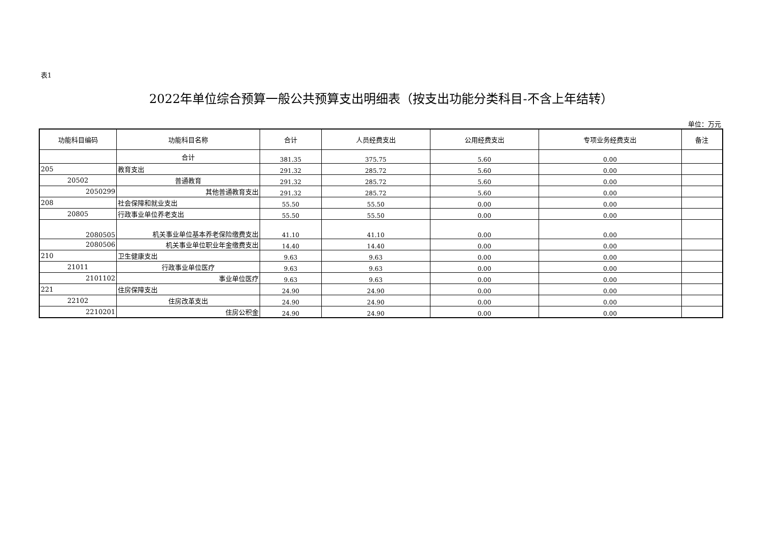表1
2022年单位综合预算一般公共预算支出明细表（按支出功能分类科目-不含上年结转）
单位：万元
| 功能科目编码 | 功能科目名称 | 合计 | 人员经费支出 | 公用经费支出 | 专项业务经费支出 | 备注 |
| --- | --- | --- | --- | --- | --- | --- |
| | 合计 | 381.35 | 375.75 | 5.60 | 0.00 | |
| 205 | 教育支出 | 291.32 | 285.72 | 5.60 | 0.00 | |
| 20502 | 普通教育 | 291.32 | 285.72 | 5.60 | 0.00 | |
| 2050299 | 其他普通教育支出 | 291.32 | 285.72 | 5.60 | 0.00 | |
| 208 | 社会保障和就业支出 | 55.50 | 55.50 | 0.00 | 0.00 | |
| 20805 | 行政事业单位养老支出 | 55.50 | 55.50 | 0.00 | 0.00 | |
| 2080505 | 机关事业单位基本养老保险缴费支出 | 41.10 | 41.10 | 0.00 | 0.00 | |
| 2080506 | 机关事业单位职业年金缴费支出 | 14.40 | 14.40 | 0.00 | 0.00 | |
| 210 | 卫生健康支出 | 9.63 | 9.63 | 0.00 | 0.00 | |
| 21011 | 行政事业单位医疗 | 9.63 | 9.63 | 0.00 | 0.00 | |
| 2101102 | 事业单位医疗 | 9.63 | 9.63 | 0.00 | 0.00 | |
| 221 | 住房保障支出 | 24.90 | 24.90 | 0.00 | 0.00 | |
| 22102 | 住房改革支出 | 24.90 | 24.90 | 0.00 | 0.00 | |
| 2210201 | 住房公积金 | 24.90 | 24.90 | 0.00 | 0.00 | |